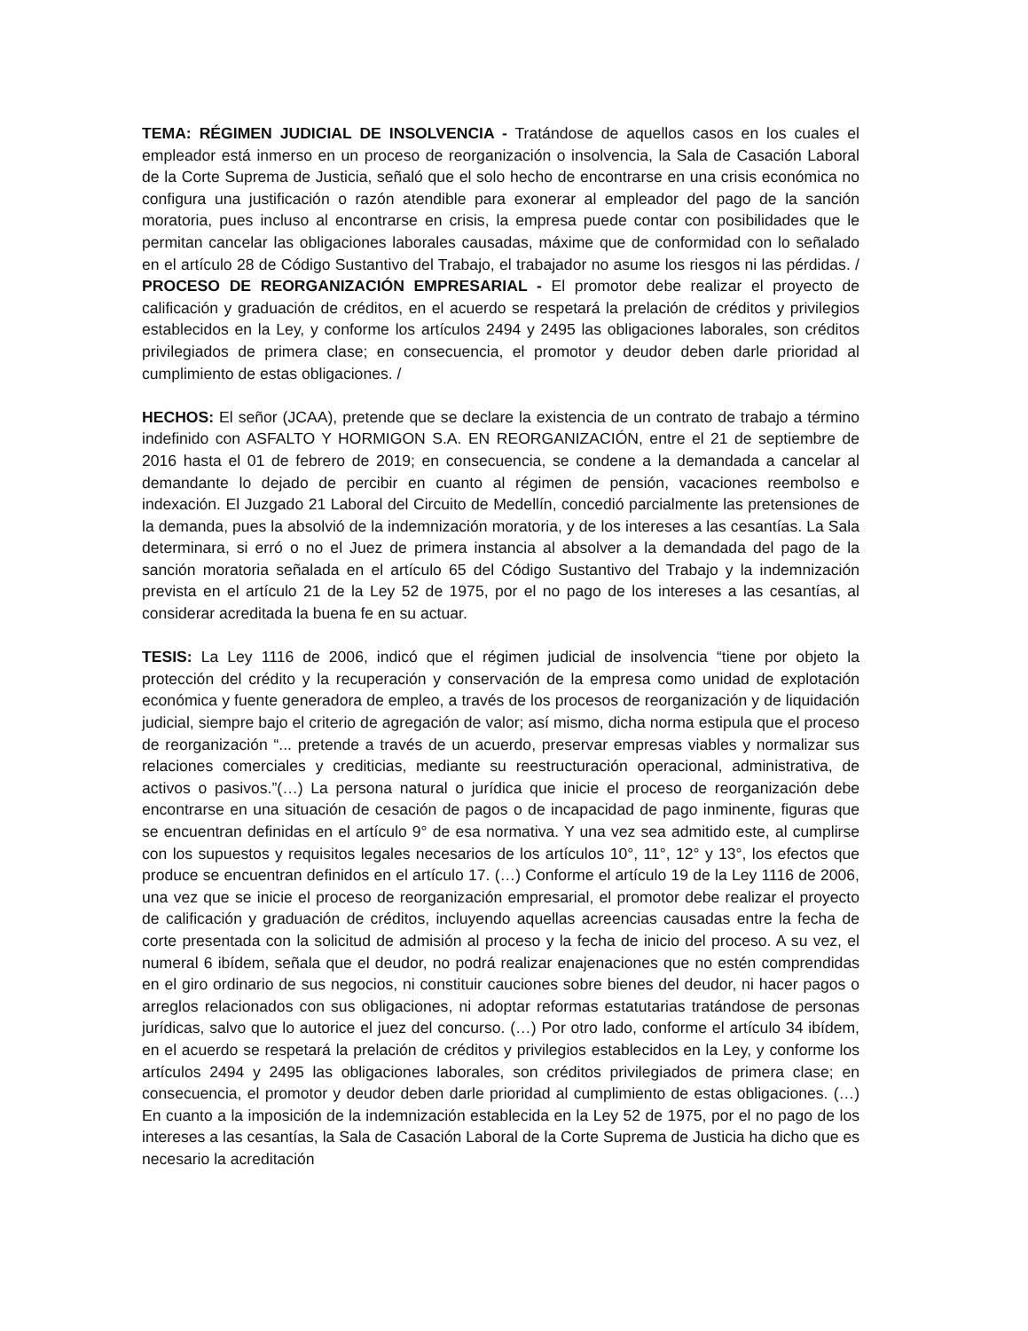TEMA: RÉGIMEN JUDICIAL DE INSOLVENCIA - Tratándose de aquellos casos en los cuales el empleador está inmerso en un proceso de reorganización o insolvencia, la Sala de Casación Laboral de la Corte Suprema de Justicia, señaló que el solo hecho de encontrarse en una crisis económica no configura una justificación o razón atendible para exonerar al empleador del pago de la sanción moratoria, pues incluso al encontrarse en crisis, la empresa puede contar con posibilidades que le permitan cancelar las obligaciones laborales causadas, máxime que de conformidad con lo señalado en el artículo 28 de Código Sustantivo del Trabajo, el trabajador no asume los riesgos ni las pérdidas. / PROCESO DE REORGANIZACIÓN EMPRESARIAL - El promotor debe realizar el proyecto de calificación y graduación de créditos, en el acuerdo se respetará la prelación de créditos y privilegios establecidos en la Ley, y conforme los artículos 2494 y 2495 las obligaciones laborales, son créditos privilegiados de primera clase; en consecuencia, el promotor y deudor deben darle prioridad al cumplimiento de estas obligaciones. /
HECHOS: El señor (JCAA), pretende que se declare la existencia de un contrato de trabajo a término indefinido con ASFALTO Y HORMIGON S.A. EN REORGANIZACIÓN, entre el 21 de septiembre de 2016 hasta el 01 de febrero de 2019; en consecuencia, se condene a la demandada a cancelar al demandante lo dejado de percibir en cuanto al régimen de pensión, vacaciones reembolso e indexación. El Juzgado 21 Laboral del Circuito de Medellín, concedió parcialmente las pretensiones de la demanda, pues la absolvió de la indemnización moratoria, y de los intereses a las cesantías. La Sala determinara, si erró o no el Juez de primera instancia al absolver a la demandada del pago de la sanción moratoria señalada en el artículo 65 del Código Sustantivo del Trabajo y la indemnización prevista en el artículo 21 de la Ley 52 de 1975, por el no pago de los intereses a las cesantías, al considerar acreditada la buena fe en su actuar.
TESIS: La Ley 1116 de 2006, indicó que el régimen judicial de insolvencia “tiene por objeto la protección del crédito y la recuperación y conservación de la empresa como unidad de explotación económica y fuente generadora de empleo, a través de los procesos de reorganización y de liquidación judicial, siempre bajo el criterio de agregación de valor; así mismo, dicha norma estipula que el proceso de reorganización “... pretende a través de un acuerdo, preservar empresas viables y normalizar sus relaciones comerciales y crediticias, mediante su reestructuración operacional, administrativa, de activos o pasivos.”(…) La persona natural o jurídica que inicie el proceso de reorganización debe encontrarse en una situación de cesación de pagos o de incapacidad de pago inminente, figuras que se encuentran definidas en el artículo 9° de esa normativa. Y una vez sea admitido este, al cumplirse con los supuestos y requisitos legales necesarios de los artículos 10°, 11°, 12° y 13°, los efectos que produce se encuentran definidos en el artículo 17. (…) Conforme el artículo 19 de la Ley 1116 de 2006, una vez que se inicie el proceso de reorganización empresarial, el promotor debe realizar el proyecto de calificación y graduación de créditos, incluyendo aquellas acreencias causadas entre la fecha de corte presentada con la solicitud de admisión al proceso y la fecha de inicio del proceso. A su vez, el numeral 6 ibídem, señala que el deudor, no podrá realizar enajenaciones que no estén comprendidas en el giro ordinario de sus negocios, ni constituir cauciones sobre bienes del deudor, ni hacer pagos o arreglos relacionados con sus obligaciones, ni adoptar reformas estatutarias tratándose de personas jurídicas, salvo que lo autorice el juez del concurso. (…) Por otro lado, conforme el artículo 34 ibídem, en el acuerdo se respetará la prelación de créditos y privilegios establecidos en la Ley, y conforme los artículos 2494 y 2495 las obligaciones laborales, son créditos privilegiados de primera clase; en consecuencia, el promotor y deudor deben darle prioridad al cumplimiento de estas obligaciones. (…) En cuanto a la imposición de la indemnización establecida en la Ley 52 de 1975, por el no pago de los intereses a las cesantías, la Sala de Casación Laboral de la Corte Suprema de Justicia ha dicho que es necesario la acreditación